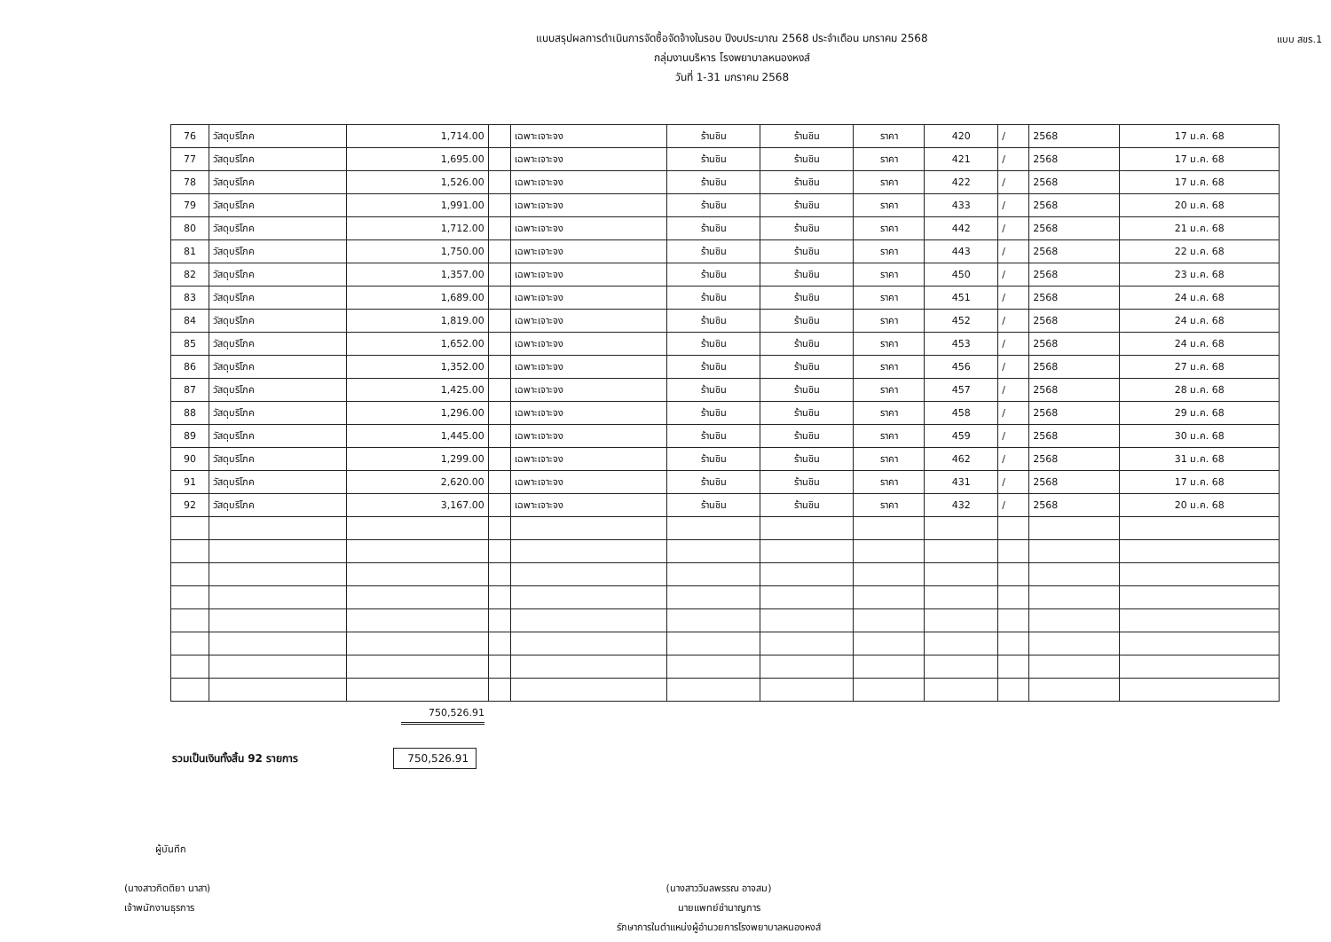แบบสรุปผลการดำเนินการจัดซื้อจัดจ้างในรอบ ปีงบประมาณ 2568 ประจำเดือน มกราคม 2568
กลุ่มงานบริหาร โรงพยาบาลหนองหงส์
วันที่ 1-31 มกราคม 2568
แบบ สขร.1
| 76 | วัสดุบริโภค | 1,714.00 | | เฉพาะเจาะจง | ร้านชิน | ร้านชิน | ราคา | 420 | / | 2568 | 17 ม.ค. 68 |
| 77 | วัสดุบริโภค | 1,695.00 | | เฉพาะเจาะจง | ร้านชิน | ร้านชิน | ราคา | 421 | / | 2568 | 17 ม.ค. 68 |
| 78 | วัสดุบริโภค | 1,526.00 | | เฉพาะเจาะจง | ร้านชิน | ร้านชิน | ราคา | 422 | / | 2568 | 17 ม.ค. 68 |
| 79 | วัสดุบริโภค | 1,991.00 | | เฉพาะเจาะจง | ร้านชิน | ร้านชิน | ราคา | 433 | / | 2568 | 20 ม.ค. 68 |
| 80 | วัสดุบริโภค | 1,712.00 | | เฉพาะเจาะจง | ร้านชิน | ร้านชิน | ราคา | 442 | / | 2568 | 21 ม.ค. 68 |
| 81 | วัสดุบริโภค | 1,750.00 | | เฉพาะเจาะจง | ร้านชิน | ร้านชิน | ราคา | 443 | / | 2568 | 22 ม.ค. 68 |
| 82 | วัสดุบริโภค | 1,357.00 | | เฉพาะเจาะจง | ร้านชิน | ร้านชิน | ราคา | 450 | / | 2568 | 23 ม.ค. 68 |
| 83 | วัสดุบริโภค | 1,689.00 | | เฉพาะเจาะจง | ร้านชิน | ร้านชิน | ราคา | 451 | / | 2568 | 24 ม.ค. 68 |
| 84 | วัสดุบริโภค | 1,819.00 | | เฉพาะเจาะจง | ร้านชิน | ร้านชิน | ราคา | 452 | / | 2568 | 24 ม.ค. 68 |
| 85 | วัสดุบริโภค | 1,652.00 | | เฉพาะเจาะจง | ร้านชิน | ร้านชิน | ราคา | 453 | / | 2568 | 24 ม.ค. 68 |
| 86 | วัสดุบริโภค | 1,352.00 | | เฉพาะเจาะจง | ร้านชิน | ร้านชิน | ราคา | 456 | / | 2568 | 27 ม.ค. 68 |
| 87 | วัสดุบริโภค | 1,425.00 | | เฉพาะเจาะจง | ร้านชิน | ร้านชิน | ราคา | 457 | / | 2568 | 28 ม.ค. 68 |
| 88 | วัสดุบริโภค | 1,296.00 | | เฉพาะเจาะจง | ร้านชิน | ร้านชิน | ราคา | 458 | / | 2568 | 29 ม.ค. 68 |
| 89 | วัสดุบริโภค | 1,445.00 | | เฉพาะเจาะจง | ร้านชิน | ร้านชิน | ราคา | 459 | / | 2568 | 30 ม.ค. 68 |
| 90 | วัสดุบริโภค | 1,299.00 | | เฉพาะเจาะจง | ร้านชิน | ร้านชิน | ราคา | 462 | / | 2568 | 31 ม.ค. 68 |
| 91 | วัสดุบริโภค | 2,620.00 | | เฉพาะเจาะจง | ร้านชิน | ร้านชิน | ราคา | 431 | / | 2568 | 17 ม.ค. 68 |
| 92 | วัสดุบริโภค | 3,167.00 | | เฉพาะเจาะจง | ร้านชิน | ร้านชิน | ราคา | 432 | / | 2568 | 20 ม.ค. 68 |
750,526.91
รวมเป็นเงินทั้งสิ้น 92 รายการ 750,526.91
ผู้บันทึก
(นางสาวกิตติยา นาสา)
เจ้าพนักงานธุรการ
(นางสาววิมลพรรณ อาจสม)
นายแพทย์ชำนาญการ
รักษาการในตำแหน่งผู้อำนวยการโรงพยาบาลหนองหงส์